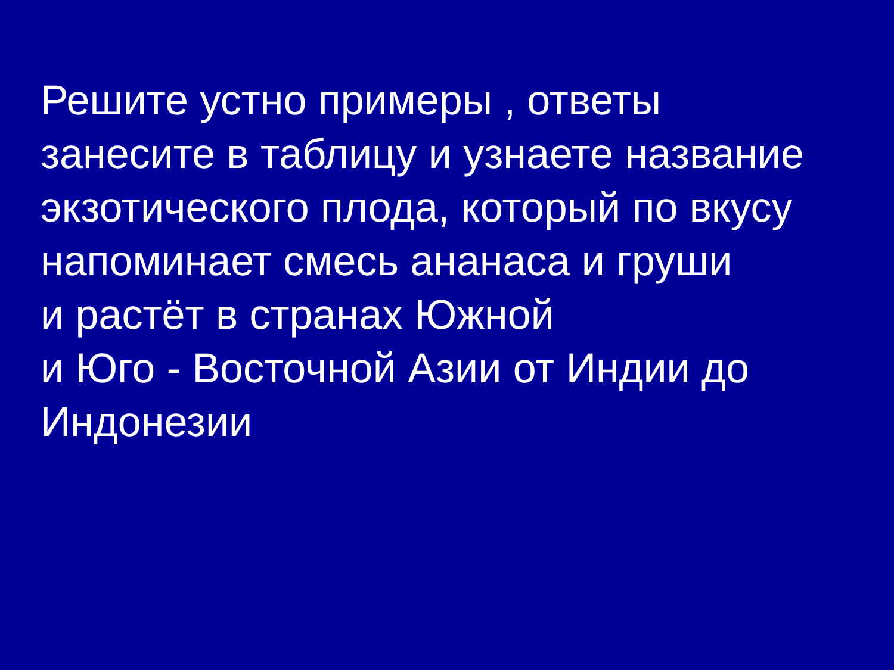Решите устно примеры , ответы
занесите в таблицу и узнаете название
экзотического плода, который по вкусу
напоминает смесь ананаса и груши
и растёт в странах Южной
и Юго - Восточной Азии от Индии до
Индонезии